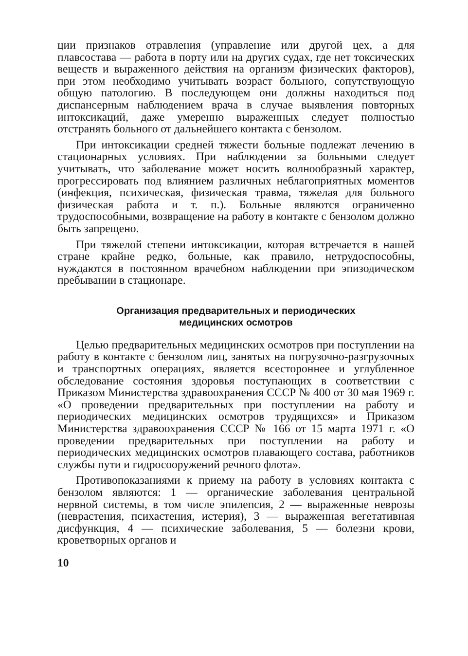ции признаков отравления (управление или другой цех, а для плавсостава — работа в порту или на других судах, где нет токсических веществ и выраженного действия на организм физических факторов), при этом необходимо учитывать возраст больного, сопутствующую общую патологию. В последующем они должны находиться под диспансерным наблюдением врача в случае выявления повторных интоксикаций, даже умеренно выраженных следует полностью отстранять больного от дальнейшего контакта с бензолом.
При интоксикации средней тяжести больные подлежат лечению в стационарных условиях. При наблюдении за больными следует учитывать, что заболевание может носить волнообразный характер, прогрессировать под влиянием различных неблагоприятных моментов (инфекция, психическая, физическая травма, тяжелая для больного физическая работа и т. п.). Больные являются ограниченно трудоспособными, возвращение на работу в контакте с бензолом должно быть запрещено.
При тяжелой степени интоксикации, которая встречается в нашей стране крайне редко, больные, как правило, нетрудоспособны, нуждаются в постоянном врачебном наблюдении при эпизодическом пребывании в стационаре.
Организация предварительных и периодических
медицинских осмотров
Целью предварительных медицинских осмотров при поступлении на работу в контакте с бензолом лиц, занятых на погрузочно-разгрузочных и транспортных операциях, является всестороннее и углубленное обследование состояния здоровья поступающих в соответствии с Приказом Министерства здравоохранения СССР № 400 от 30 мая 1969 г. «О проведении предварительных при поступлении на работу и периодических медицинских осмотров трудящихся» и Приказом Министерства здравоохранения СССР № 166 от 15 марта 1971 г. «О проведении предварительных при поступлении на работу и периодических медицинских осмотров плавающего состава, работников службы пути и гидросооружений речного флота».
Противопоказаниями к приему на работу в условиях контакта с бензолом являются: 1 — органические заболевания центральной нервной системы, в том числе эпилепсия, 2 — выраженные неврозы (неврастения, психастения, истерия), 3 — выраженная вегетативная дисфункция, 4 — психические заболевания, 5 — болезни крови, кроветворных органов и
10